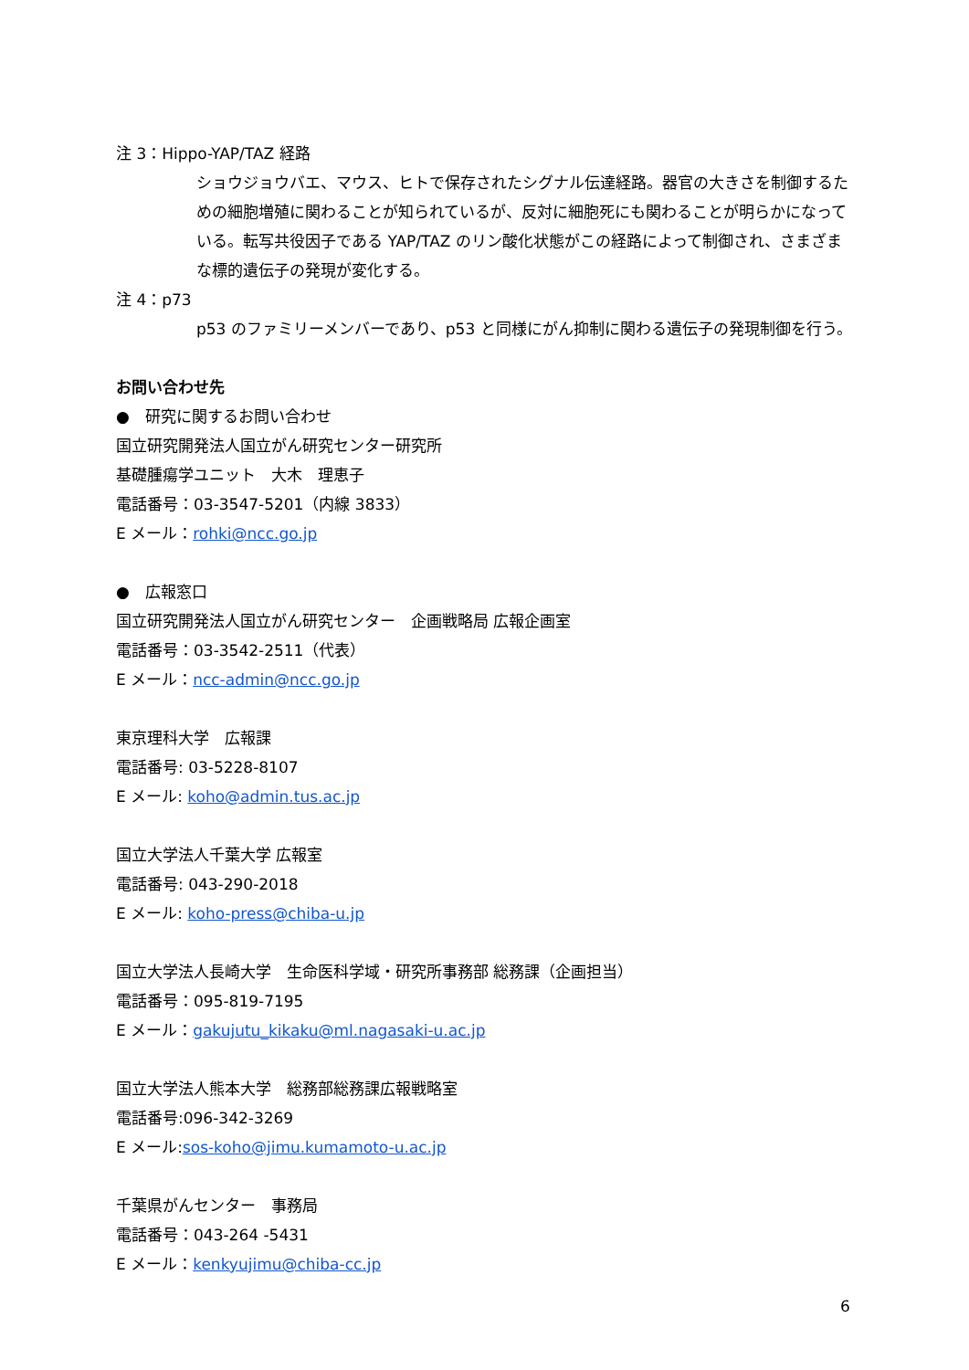注 3：Hippo-YAP/TAZ 経路
ショウジョウバエ、マウス、ヒトで保存されたシグナル伝達経路。器官の大きさを制御するための細胞増殖に関わることが知られているが、反対に細胞死にも関わることが明らかになっている。転写共役因子である YAP/TAZ のリン酸化状態がこの経路によって制御され、さまざまな標的遺伝子の発現が変化する。
注 4：p73
p53 のファミリーメンバーであり、p53 と同様にがん抑制に関わる遺伝子の発現制御を行う。
お問い合わせ先
●　研究に関するお問い合わせ
国立研究開発法人国立がん研究センター研究所
基礎腫瘍学ユニット　大木　理恵子
電話番号：03-3547-5201（内線 3833）
E メール：rohki@ncc.go.jp
●　広報窓口
国立研究開発法人国立がん研究センター　企画戦略局 広報企画室
電話番号：03-3542-2511（代表）
E メール：ncc-admin@ncc.go.jp
東京理科大学　広報課
電話番号: 03-5228-8107
E メール: koho@admin.tus.ac.jp
国立大学法人千葉大学 広報室
電話番号: 043-290-2018
E メール: koho-press@chiba-u.jp
国立大学法人長崎大学　生命医科学域・研究所事務部 総務課（企画担当）
電話番号：095-819-7195
E メール：gakujutu_kikaku@ml.nagasaki-u.ac.jp
国立大学法人熊本大学　総務部総務課広報戦略室
電話番号:096-342-3269
E メール:sos-koho@jimu.kumamoto-u.ac.jp
千葉県がんセンター　事務局
電話番号：043-264 -5431
E メール：kenkyujimu@chiba-cc.jp
6